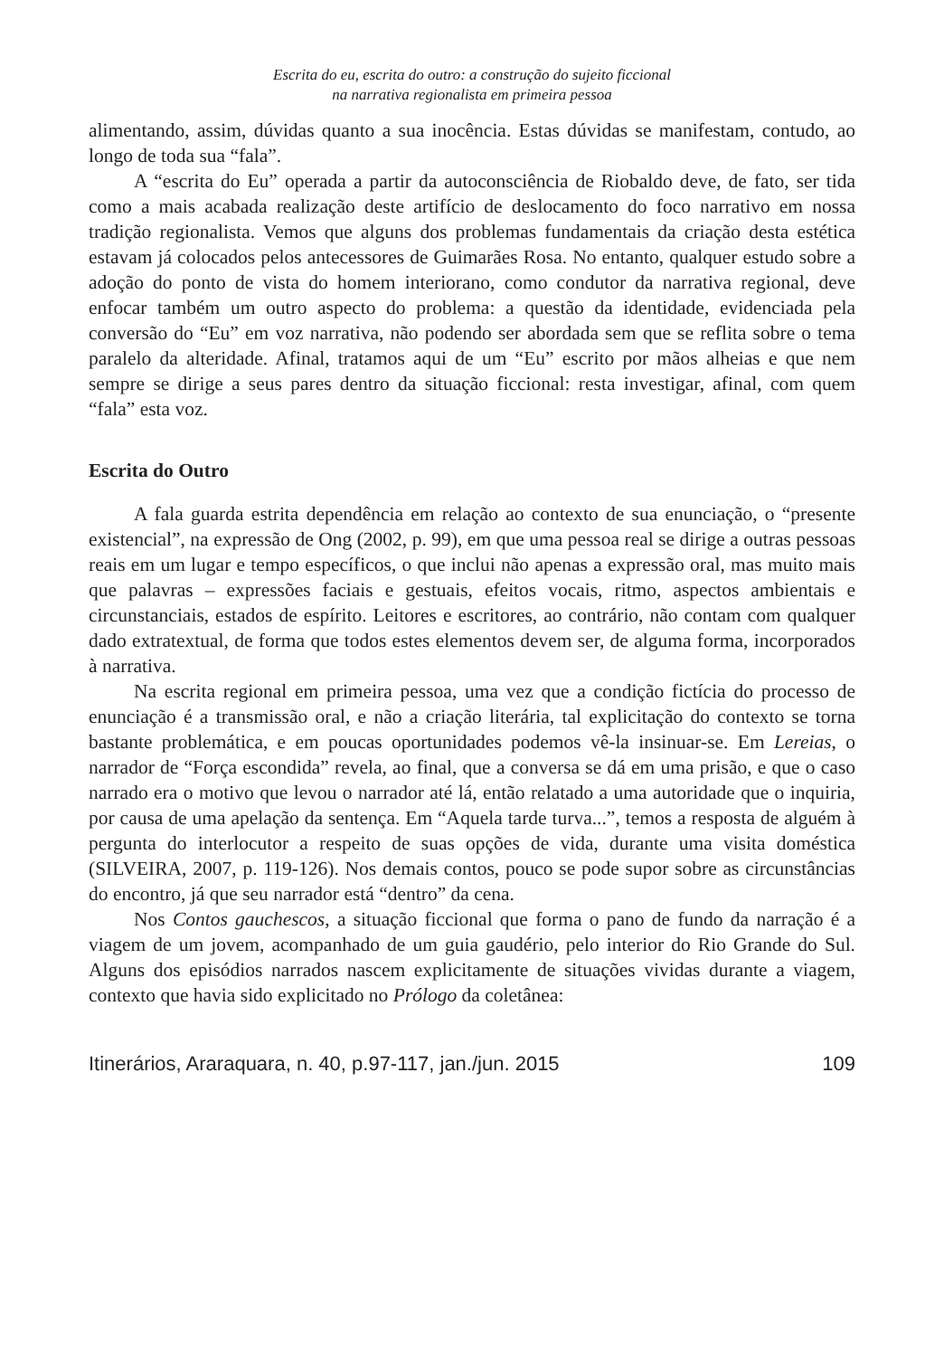Escrita do eu, escrita do outro: a construção do sujeito ficcional
na narrativa regionalista em primeira pessoa
alimentando, assim, dúvidas quanto a sua inocência. Estas dúvidas se manifestam, contudo, ao longo de toda sua “fala”.
A “escrita do Eu” operada a partir da autoconsciência de Riobaldo deve, de fato, ser tida como a mais acabada realização deste artifício de deslocamento do foco narrativo em nossa tradição regionalista. Vemos que alguns dos problemas fundamentais da criação desta estética estavam já colocados pelos antecessores de Guimarães Rosa. No entanto, qualquer estudo sobre a adoção do ponto de vista do homem interiorano, como condutor da narrativa regional, deve enfocar também um outro aspecto do problema: a questão da identidade, evidenciada pela conversão do “Eu” em voz narrativa, não podendo ser abordada sem que se reflita sobre o tema paralelo da alteridade. Afinal, tratamos aqui de um “Eu” escrito por mãos alheias e que nem sempre se dirige a seus pares dentro da situação ficcional: resta investigar, afinal, com quem “fala” esta voz.
Escrita do Outro
A fala guarda estrita dependência em relação ao contexto de sua enunciação, o “presente existencial”, na expressão de Ong (2002, p. 99), em que uma pessoa real se dirige a outras pessoas reais em um lugar e tempo específicos, o que inclui não apenas a expressão oral, mas muito mais que palavras – expressões faciais e gestuais, efeitos vocais, ritmo, aspectos ambientais e circunstanciais, estados de espírito. Leitores e escritores, ao contrário, não contam com qualquer dado extratextual, de forma que todos estes elementos devem ser, de alguma forma, incorporados à narrativa.
Na escrita regional em primeira pessoa, uma vez que a condição fictícia do processo de enunciação é a transmissão oral, e não a criação literária, tal explicitação do contexto se torna bastante problemática, e em poucas oportunidades podemos vê-la insinuar-se. Em Lereias, o narrador de “Força escondida” revela, ao final, que a conversa se dá em uma prisão, e que o caso narrado era o motivo que levou o narrador até lá, então relatado a uma autoridade que o inquiria, por causa de uma apelação da sentença. Em “Aquela tarde turva...”, temos a resposta de alguém à pergunta do interlocutor a respeito de suas opções de vida, durante uma visita doméstica (SILVEIRA, 2007, p. 119-126). Nos demais contos, pouco se pode supor sobre as circunstâncias do encontro, já que seu narrador está “dentro” da cena.
Nos Contos gauchescos, a situação ficcional que forma o pano de fundo da narração é a viagem de um jovem, acompanhado de um guia gaudério, pelo interior do Rio Grande do Sul. Alguns dos episódios narrados nascem explicitamente de situações vividas durante a viagem, contexto que havia sido explicitado no Prólogo da coletânea:
Itinerários, Araraquara, n. 40, p.97-117, jan./jun. 2015 109